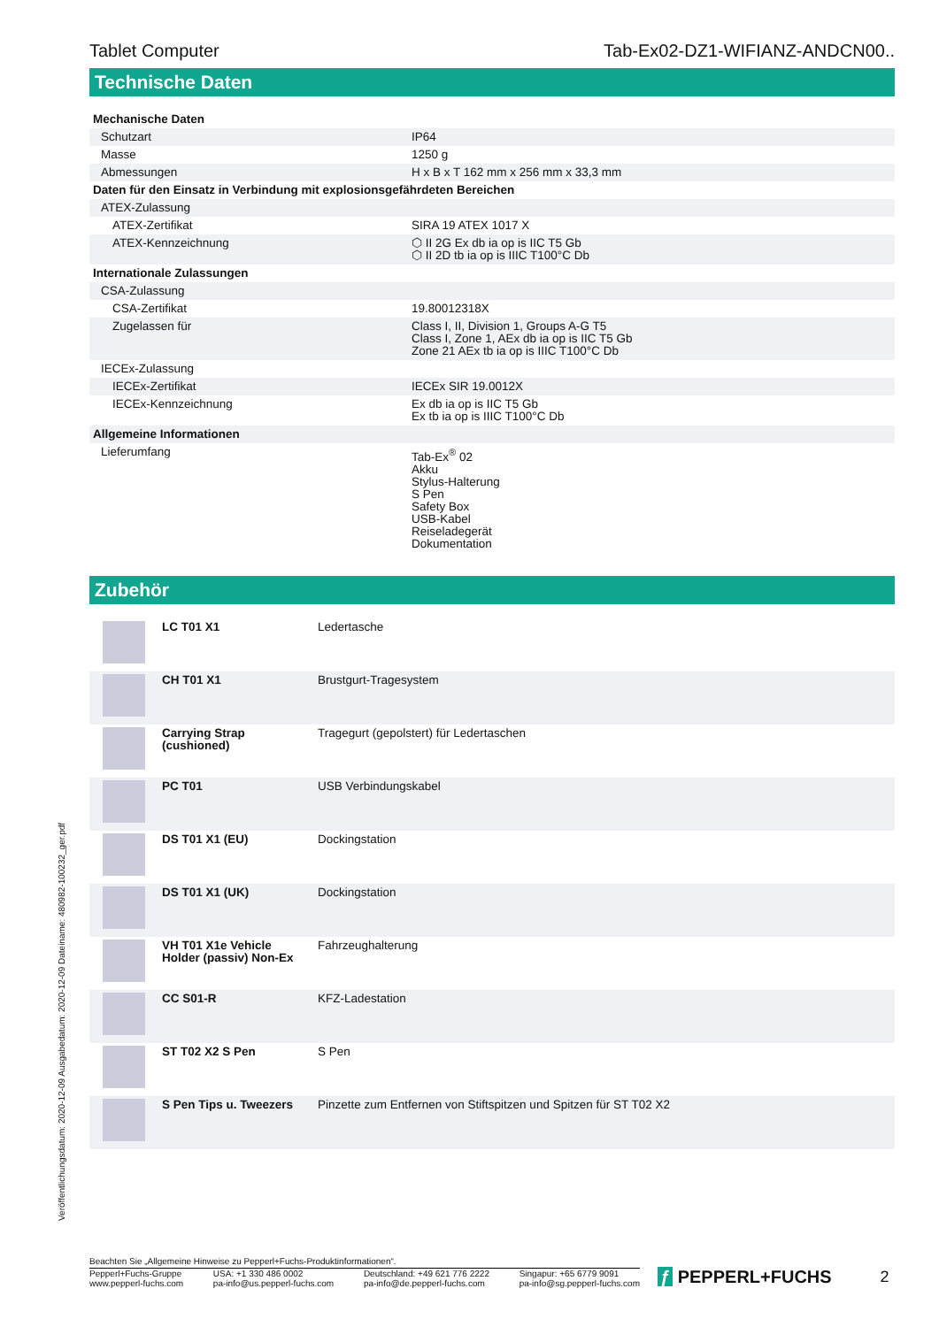Tablet Computer Tab-Ex02-DZ1-WIFIANZ-ANDCN00..
Technische Daten
| Mechanische Daten | | |
| Schutzart | | IP64 |
| Masse | | 1250 g |
| Abmessungen | | H x B x T 162 mm x 256 mm x 33,3 mm |
| Daten für den Einsatz in Verbindung mit explosionsgefährdeten Bereichen | | |
| ATEX-Zulassung | | |
| ATEX-Zertifikat | | SIRA 19 ATEX 1017 X |
| ATEX-Kennzeichnung | | ⬡ II 2G Ex db ia op is IIC T5 Gb ⬡ II 2D tb ia op is IIIC T100°C Db |
| Internationale Zulassungen | | |
| CSA-Zulassung | | |
| CSA-Zertifikat | | 19.80012318X |
| Zugelassen für | | Class I, II, Division 1, Groups A-G T5 Class I, Zone 1, AEx db ia op is IIC T5 Gb Zone 21 AEx tb ia op is IIIC T100°C Db |
| IECEx-Zulassung | | |
| IECEx-Zertifikat | | IECEx SIR 19.0012X |
| IECEx-Kennzeichnung | | Ex db ia op is IIC T5 Gb Ex tb ia op is IIIC T100°C Db |
| Allgemeine Informationen | | |
| Lieferumfang | | Tab-Ex<sup>®</sup> 02 Akku Stylus-Halterung S Pen Safety Box USB-Kabel Reiseladegerät Dokumentation |
Zubehör
| | LC T01 X1 | Ledertasche |
| | CH T01 X1 | Brustgurt-Tragesystem |
| | Carrying Strap (cushioned) | Tragegurt (gepolstert) für Ledertaschen |
| | PC T01 | USB Verbindungskabel |
| | DS T01 X1 (EU) | Dockingstation |
| | DS T01 X1 (UK) | Dockingstation |
| | VH T01 X1e Vehicle Holder (passiv) Non-Ex | Fahrzeughalterung |
| | CC S01-R | KFZ-Ladestation |
| | ST T02 X2 S Pen | S Pen |
| | S Pen Tips u. Tweezers | Pinzette zum Entfernen von Stiftspitzen und Spitzen für ST T02 X2 |
Veröffentlichungsdatum: 2020-12-09 Ausgabedatum: 2020-12-09 Dateiname: 480982-100232_ger.pdf
Beachten Sie „Allgemeine Hinweise zu Pepperl+Fuchs-Produktinformationen“.
Pepperl+Fuchs-Gruppe
www.pepperl-fuchs.com
USA: +1 330 486 0002
pa-info@us.pepperl-fuchs.com
Deutschland: +49 621 776 2222
pa-info@de.pepperl-fuchs.com
Singapur: +65 6779 9091
pa-info@sg.pepperl-fuchs.com
ƒ PEPPERL+FUCHS 2